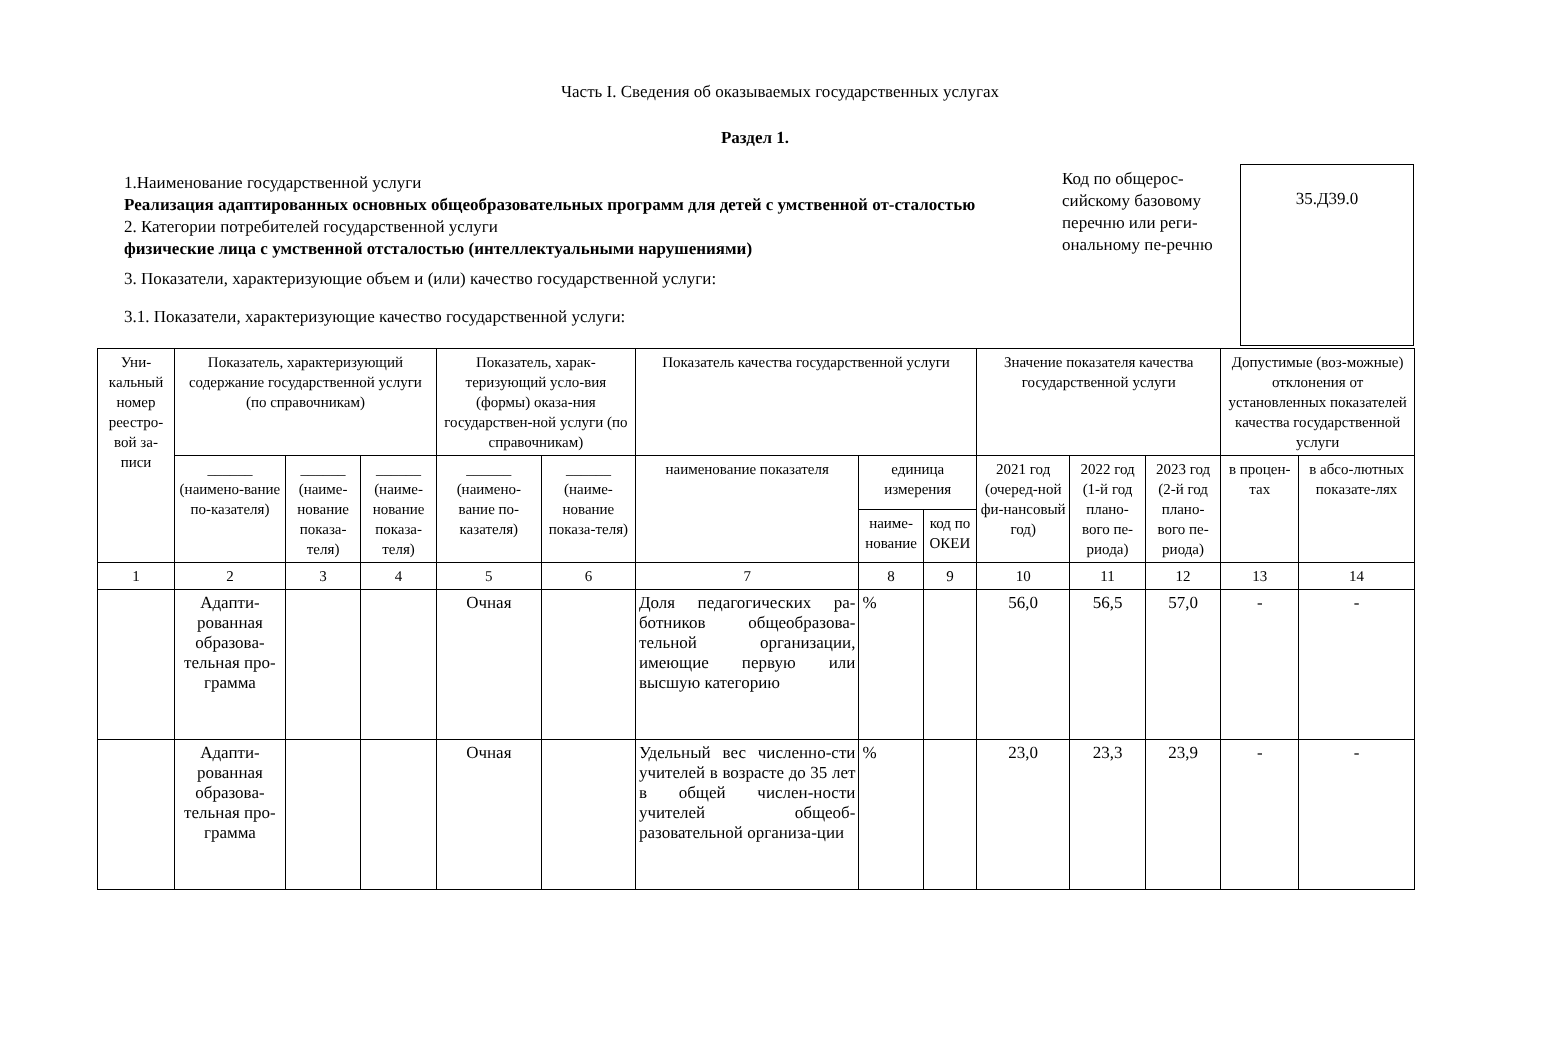Часть I. Сведения об оказываемых государственных услугах
Раздел 1.
1.Наименование государственной услуги
Реализация адаптированных основных общеобразовательных программ для детей с умственной от-сталостью
2. Категории потребителей государственной услуги
физические лица с умственной отсталостью (интеллектуальными нарушениями)
3. Показатели, характеризующие объем и (или) качество государственной услуги:
3.1. Показатели, характеризующие качество государственной услуги:
Код по общерос-сийскому базовому перечню или реги-ональному пе-речню
35.Д39.0
| Уни-кальный номер реестро-вой за-писи | Показатель, характеризующий содержание государственной услуги (по справочникам) | | | Показатель, харак-теризующий усло-вия (формы) оказа-ния государствен-ной услуги (по справочникам) | | Показатель качества государственной услуги | | | Значение показателя качества государственной услуги | | | Допустимые (воз-можные) отклонения от установленных показателей качества государственной услуги | |
| --- | --- | --- | --- | --- | --- | --- | --- | --- | --- | --- | --- | --- | --- |
| | ______ (наимено-вание по-казателя) | ______ (наиме-нование показа-теля) | ______ (наиме-нование показа-теля) | ______ (наимено-вание по-казателя) | ______ (наиме-нование показа-теля) | наименование показателя | единица измерения | | 2021 год (очеред-ной фи-нансовый год) | 2022 год (1-й год плано-вого пе-риода) | 2023 год (2-й год плано-вого пе-риода) | в процен-тах | в абсо-лютных показате-лях |
| | | | | | | | наиме-нование | код по ОКЕИ | | | | | |
| 1 | 2 | 3 | 4 | 5 | 6 | 7 | 8 | 9 | 10 | 11 | 12 | 13 | 14 |
| | Адапти-рованная образова-тельная про-грамма | | | Очная | | Доля педагогических ра-ботников общеобразова-тельной организации, имеющие первую или высшую категорию | % | | 56,0 | 56,5 | 57,0 | - | - |
| | Адапти-рованная образова-тельная про-грамма | | | Очная | | Удельный вес численно-сти учителей в возрасте до 35 лет в общей числен-ности учителей общеоб-разовательной организа-ции | % | | 23,0 | 23,3 | 23,9 | - | - |